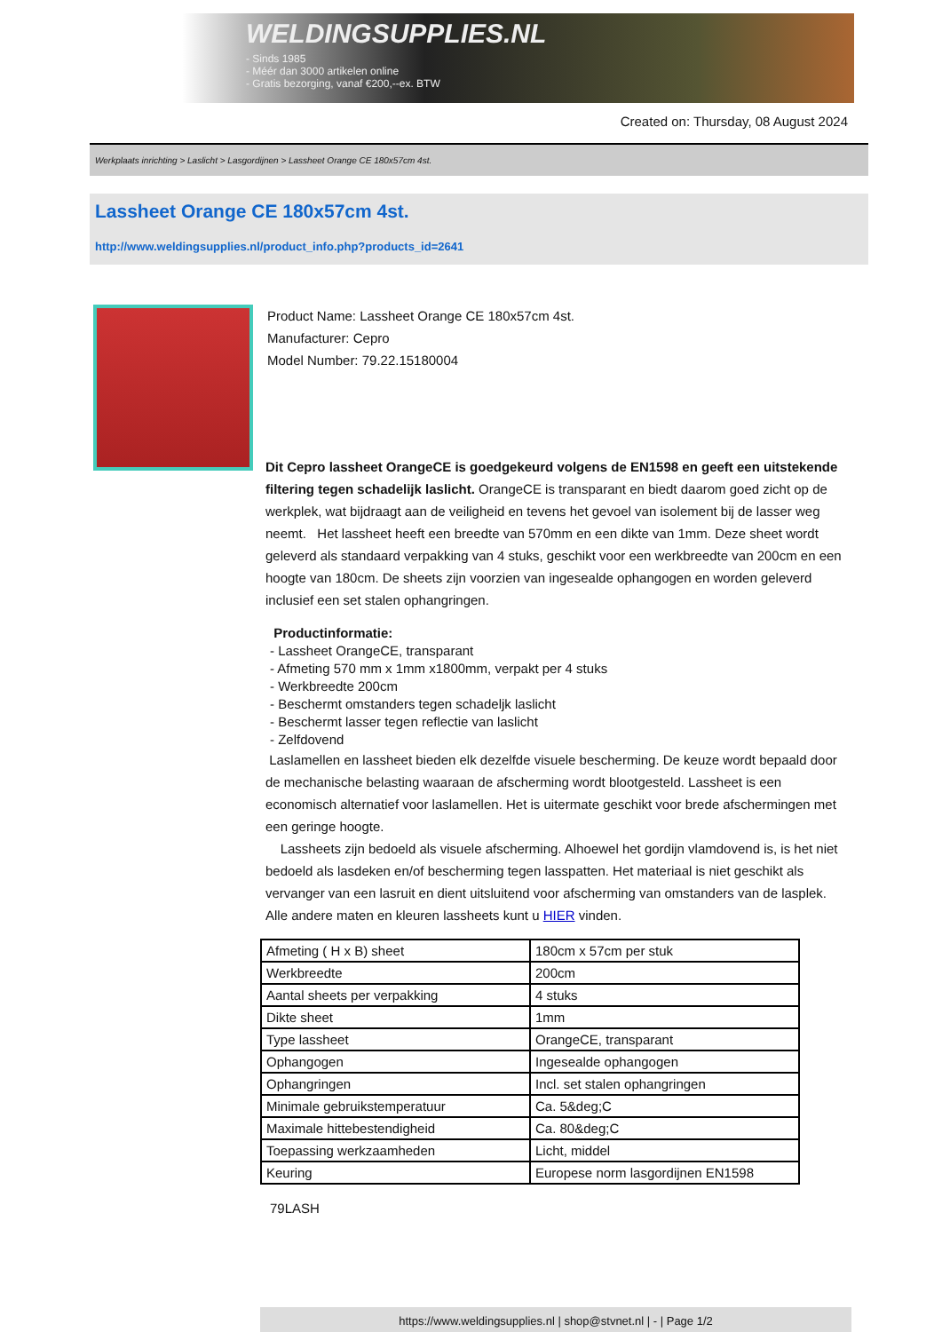WELDINGSUPPLIES.NL
- Sinds 1985
- Méér dan 3000 artikelen online
- Gratis bezorging, vanaf €200,--ex. BTW
Created on: Thursday, 08 August 2024
Werkplaats inrichting > Laslicht > Lasgordijnen > Lassheet Orange CE 180x57cm 4st.
Lassheet Orange CE 180x57cm 4st.
http://www.weldingsupplies.nl/product_info.php?products_id=2641
Product Name: Lassheet Orange CE 180x57cm 4st.
Manufacturer: Cepro
Model Number: 79.22.15180004
Dit Cepro lassheet OrangeCE is goedgekeurd volgens de EN1598 en geeft een uitstekende filtering tegen schadelijk laslicht. OrangeCE is transparant en biedt daarom goed zicht op de werkplek, wat bijdraagt aan de veiligheid en tevens het gevoel van isolement bij de lasser weg neemt. Het lassheet heeft een breedte van 570mm en een dikte van 1mm. Deze sheet wordt geleverd als standaard verpakking van 4 stuks, geschikt voor een werkbreedte van 200cm en een hoogte van 180cm. De sheets zijn voorzien van ingesealde ophangogen en worden geleverd inclusief een set stalen ophangringen.
Productinformatie:
- Lassheet OrangeCE, transparant
- Afmeting 570 mm x 1mm x1800mm, verpakt per 4 stuks
- Werkbreedte 200cm
- Beschermt omstanders tegen schadeljk laslicht
- Beschermt lasser tegen reflectie van laslicht
- Zelfdovend
Laslamellen en lassheet bieden elk dezelfde visuele bescherming. De keuze wordt bepaald door de mechanische belasting waaraan de afscherming wordt blootgesteld. Lassheet is een economisch alternatief voor laslamellen. Het is uitermate geschikt voor brede afschermingen met een geringe hoogte.
Lassheets zijn bedoeld als visuele afscherming. Alhoewel het gordijn vlamdovend is, is het niet bedoeld als lasdeken en/of bescherming tegen lasspatten. Het materiaal is niet geschikt als vervanger van een lasruit en dient uitsluitend voor afscherming van omstanders van de lasplek. Alle andere maten en kleuren lassheets kunt u HIER vinden.
| Afmeting ( H x B) sheet | 180cm x 57cm per stuk |
| Werkbreedte | 200cm |
| Aantal sheets per verpakking | 4 stuks |
| Dikte sheet | 1mm |
| Type lassheet | OrangeCE, transparant |
| Ophangogen | Ingesealde ophangogen |
| Ophangringen | Incl. set stalen ophangringen |
| Minimale gebruikstemperatuur | Ca. 5&deg;C |
| Maximale hittebestendigheid | Ca. 80&deg;C |
| Toepassing werkzaamheden | Licht, middel |
| Keuring | Europese norm lasgordijnen EN1598 |
79LASH
https://www.weldingsupplies.nl | shop@stvnet.nl | - | Page 1/2